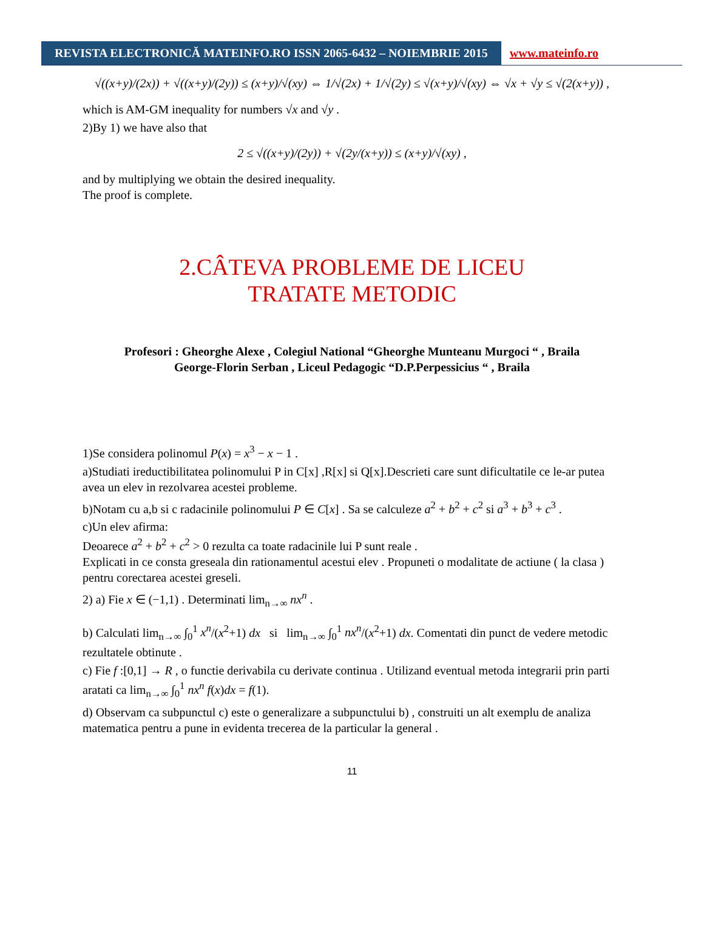REVISTA ELECTRONICĂ MATEINFO.RO ISSN 2065-6432 – NOIEMBRIE 2015
www.mateinfo.ro
√((x+y)/(2x)) + √((x+y)/(2y)) ≤ (x+y)/√(xy) ⇔ 1/√(2x) + 1/√(2y) ≤ √(x+y)/√(xy) ⇔ √x + √y ≤ √(2(x+y)) ,
which is AM-GM inequality for numbers √x and √y .
2)By 1) we have also that
2 ≤ √((x+y)/(2y)) + √(2y/(x+y)) ≤ (x+y)/√(xy) ,
and by multiplying we obtain the desired inequality.
The proof is complete.
2.CÂTEVA PROBLEME DE LICEU
TRATATE METODIC
Profesori : Gheorghe Alexe , Colegiul National “Gheorghe Munteanu Murgoci “ , Braila
George-Florin Serban , Liceul Pedagogic “D.P.Perpessicius “ , Braila
1)Se considera polinomul P(x) = x<sup>3</sup> − x − 1 .
a)Studiati ireductibilitatea polinomului P in C[x] ,R[x] si Q[x].Descrieti care sunt dificultatile ce le-ar putea avea un elev in rezolvarea acestei probleme.
b)Notam cu a,b si c radacinile polinomului P ∈ C[x] . Sa se calculeze a<sup>2</sup> + b<sup>2</sup> + c<sup>2</sup> si a<sup>3</sup> + b<sup>3</sup> + c<sup>3</sup> .
c)Un elev afirma:
Deoarece a<sup>2</sup> + b<sup>2</sup> + c<sup>2</sup> > 0 rezulta ca toate radacinile lui P sunt reale .
Explicati in ce consta greseala din rationamentul acestui elev . Propuneti o modalitate de actiune ( la clasa ) pentru corectarea acestei greseli.
2) a) Fie x ∈ (−1,1) . Determinati lim<sub>n→∞</sub> nx<sup>n</sup> .
b) Calculati lim<sub>n→∞</sub> ∫<sub>0</sub><sup>1</sup> x<sup>n</sup>/(x<sup>2</sup>+1) dx si lim<sub>n→∞</sub> ∫<sub>0</sub><sup>1</sup> nx<sup>n</sup>/(x<sup>2</sup>+1) dx. Comentati din punct de vedere metodic rezultatele obtinute .
c) Fie f :[0,1] → R , o functie derivabila cu derivate continua . Utilizand eventual metoda integrarii prin parti aratati ca lim<sub>n→∞</sub> ∫<sub>0</sub><sup>1</sup> nx<sup>n</sup> f(x)dx = f(1).
d) Observam ca subpunctul c) este o generalizare a subpunctului b) , construiti un alt exemplu de analiza matematica pentru a pune in evidenta trecerea de la particular la general .
11